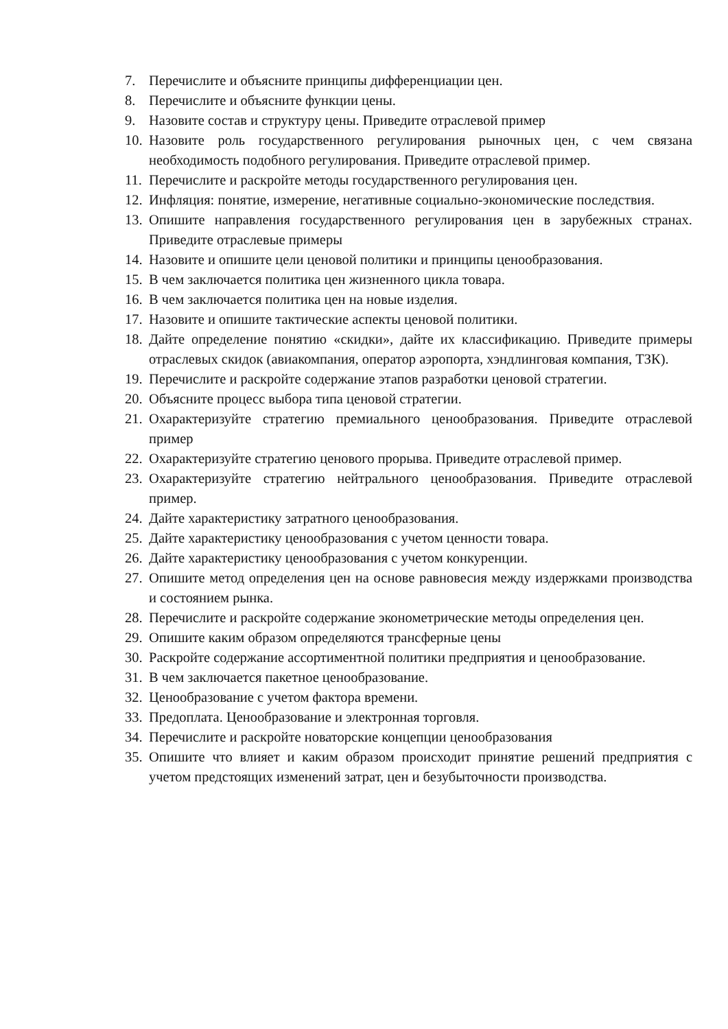7. Перечислите и объясните принципы дифференциации цен.
8. Перечислите и объясните функции цены.
9. Назовите состав и структуру цены. Приведите отраслевой пример
10. Назовите роль государственного регулирования рыночных цен, с чем связана необходимость подобного регулирования. Приведите отраслевой пример.
11. Перечислите и раскройте методы государственного регулирования цен.
12. Инфляция: понятие, измерение, негативные социально-экономические последствия.
13. Опишите направления государственного регулирования цен в зарубежных странах. Приведите отраслевые примеры
14. Назовите и опишите цели ценовой политики и принципы ценообразования.
15. В чем заключается политика цен жизненного цикла товара.
16. В чем заключается политика цен на новые изделия.
17. Назовите и опишите тактические аспекты ценовой политики.
18. Дайте определение понятию «скидки», дайте их классификацию. Приведите примеры отраслевых скидок (авиакомпания, оператор аэропорта, хэндлинговая компания, ТЗК).
19. Перечислите и раскройте содержание этапов разработки ценовой стратегии.
20. Объясните процесс выбора типа ценовой стратегии.
21. Охарактеризуйте стратегию премиального ценообразования. Приведите отраслевой пример
22. Охарактеризуйте стратегию ценового прорыва. Приведите отраслевой пример.
23. Охарактеризуйте стратегию нейтрального ценообразования. Приведите отраслевой пример.
24. Дайте характеристику затратного ценообразования.
25. Дайте характеристику ценообразования с учетом ценности товара.
26. Дайте характеристику ценообразования с учетом конкуренции.
27. Опишите метод определения цен на основе равновесия между издержками производства и состоянием рынка.
28. Перечислите и раскройте содержание эконометрические методы определения цен.
29. Опишите каким образом определяются трансферные цены
30. Раскройте содержание ассортиментной политики предприятия и ценообразование.
31. В чем заключается пакетное ценообразование.
32. Ценообразование с учетом фактора времени.
33. Предоплата. Ценообразование и электронная торговля.
34. Перечислите и раскройте новаторские концепции ценообразования
35. Опишите что влияет и каким образом происходит принятие решений предприятия с учетом предстоящих изменений затрат, цен и безубыточности производства.